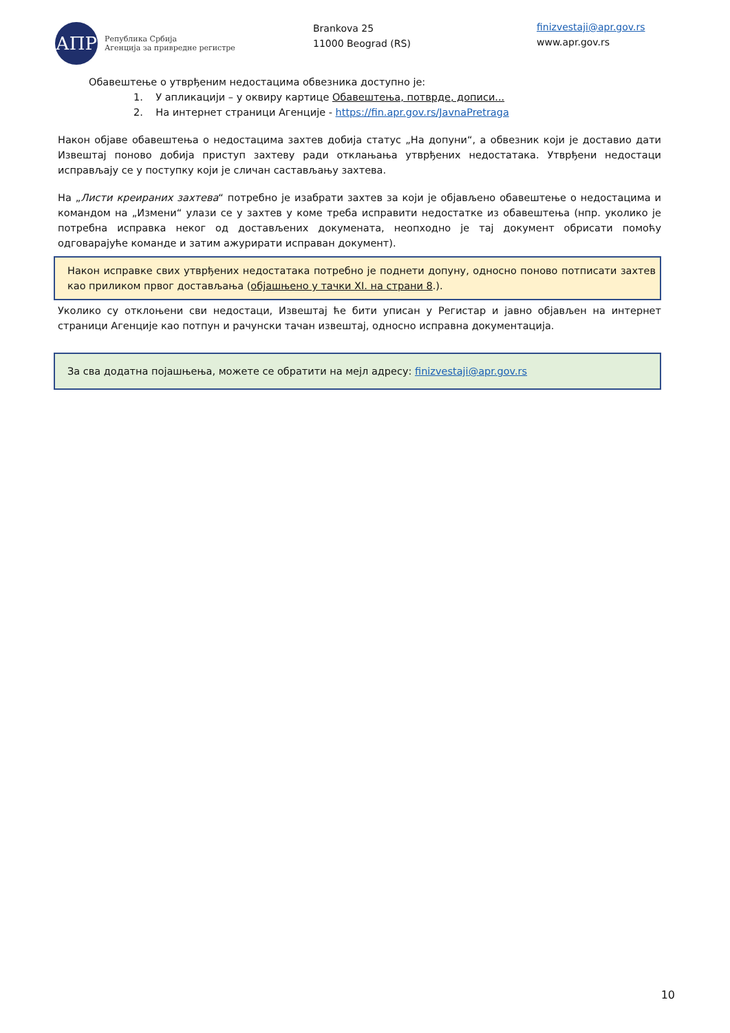АПР
Република Србија
Агенција за привредне регистре
Brankova 25
11000 Beograd (RS)
finizvestaji@apr.gov.rs
www.apr.gov.rs
Обавештење о утврђеним недостацима обвезника доступно је:
1. У апликацији – у оквиру картице Обавештења, потврде, дописи...
2. На интернет страници Агенције - https://fin.apr.gov.rs/JavnaPretraga
Након објаве обавештења о недостацима захтев добија статус „На допуни“, а обвезник који је доставио дати Извештај поново добија приступ захтеву ради отклањања утврђених недостатака. Утврђени недостаци исправљају се у поступку који је сличан састављању захтева.
На „Листи креираних захтева“ потребно је изабрати захтев за који је објављено обавештење о недостацима и командом на „Измени“ улази се у захтев у коме треба исправити недостатке из обавештења (нпр. уколико је потребна исправка неког од достављених докумената, неопходно је тај документ обрисати помоћу одговарајуће команде и затим ажурирати исправан документ).
Након исправке свих утврђених недостатака потребно је поднети допуну, односно поново потписати захтев као приликом првог достављања (објашњено у тачки XI. на страни 8.).
Уколико су отклоњени сви недостаци, Извештај ће бити уписан у Регистар и јавно објављен на интернет страници Агенције као потпун и рачунски тачан извештај, односно исправна документација.
За сва додатна појашњења, можете се обратити на мејл адресу: finizvestaji@apr.gov.rs
10